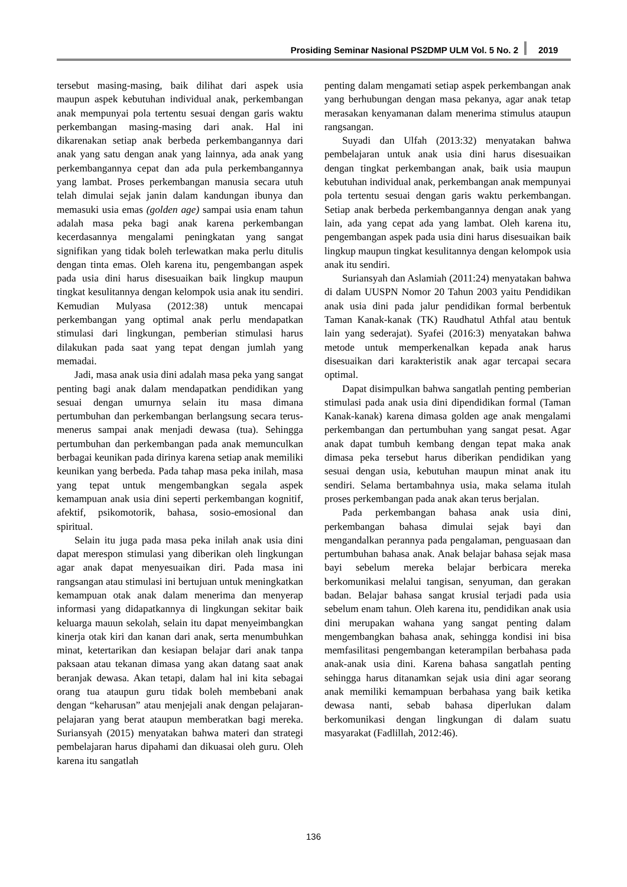Prosiding Seminar Nasional PS2DMP ULM Vol. 5 No. 2 2019
tersebut masing-masing, baik dilihat dari aspek usia maupun aspek kebutuhan individual anak, perkembangan anak mempunyai pola tertentu sesuai dengan garis waktu perkembangan masing-masing dari anak. Hal ini dikarenakan setiap anak berbeda perkembangannya dari anak yang satu dengan anak yang lainnya, ada anak yang perkembangannya cepat dan ada pula perkembangannya yang lambat. Proses perkembangan manusia secara utuh telah dimulai sejak janin dalam kandungan ibunya dan memasuki usia emas (golden age) sampai usia enam tahun adalah masa peka bagi anak karena perkembangan kecerdasannya mengalami peningkatan yang sangat signifikan yang tidak boleh terlewatkan maka perlu ditulis dengan tinta emas. Oleh karena itu, pengembangan aspek pada usia dini harus disesuaikan baik lingkup maupun tingkat kesulitannya dengan kelompok usia anak itu sendiri. Kemudian Mulyasa (2012:38) untuk mencapai perkembangan yang optimal anak perlu mendapatkan stimulasi dari lingkungan, pemberian stimulasi harus dilakukan pada saat yang tepat dengan jumlah yang memadai.
Jadi, masa anak usia dini adalah masa peka yang sangat penting bagi anak dalam mendapatkan pendidikan yang sesuai dengan umurnya selain itu masa dimana pertumbuhan dan perkembangan berlangsung secara terus-menerus sampai anak menjadi dewasa (tua). Sehingga pertumbuhan dan perkembangan pada anak memunculkan berbagai keunikan pada dirinya karena setiap anak memiliki keunikan yang berbeda. Pada tahap masa peka inilah, masa yang tepat untuk mengembangkan segala aspek kemampuan anak usia dini seperti perkembangan kognitif, afektif, psikomotorik, bahasa, sosio-emosional dan spiritual.
Selain itu juga pada masa peka inilah anak usia dini dapat merespon stimulasi yang diberikan oleh lingkungan agar anak dapat menyesuaikan diri. Pada masa ini rangsangan atau stimulasi ini bertujuan untuk meningkatkan kemampuan otak anak dalam menerima dan menyerap informasi yang didapatkannya di lingkungan sekitar baik keluarga mauun sekolah, selain itu dapat menyeimbangkan kinerja otak kiri dan kanan dari anak, serta menumbuhkan minat, ketertarikan dan kesiapan belajar dari anak tanpa paksaan atau tekanan dimasa yang akan datang saat anak beranjak dewasa. Akan tetapi, dalam hal ini kita sebagai orang tua ataupun guru tidak boleh membebani anak dengan “keharusan” atau menjejali anak dengan pelajaran-pelajaran yang berat ataupun memberatkan bagi mereka. Suriansyah (2015) menyatakan bahwa materi dan strategi pembelajaran harus dipahami dan dikuasai oleh guru. Oleh karena itu sangatlah
penting dalam mengamati setiap aspek perkembangan anak yang berhubungan dengan masa pekanya, agar anak tetap merasakan kenyamanan dalam menerima stimulus ataupun rangsangan.
Suyadi dan Ulfah (2013:32) menyatakan bahwa pembelajaran untuk anak usia dini harus disesuaikan dengan tingkat perkembangan anak, baik usia maupun kebutuhan individual anak, perkembangan anak mempunyai pola tertentu sesuai dengan garis waktu perkembangan. Setiap anak berbeda perkembangannya dengan anak yang lain, ada yang cepat ada yang lambat. Oleh karena itu, pengembangan aspek pada usia dini harus disesuaikan baik lingkup maupun tingkat kesulitannya dengan kelompok usia anak itu sendiri.
Suriansyah dan Aslamiah (2011:24) menyatakan bahwa di dalam UUSPN Nomor 20 Tahun 2003 yaitu Pendidikan anak usia dini pada jalur pendidikan formal berbentuk Taman Kanak-kanak (TK) Raudhatul Athfal atau bentuk lain yang sederajat). Syafei (2016:3) menyatakan bahwa metode untuk memperkenalkan kepada anak harus disesuaikan dari karakteristik anak agar tercapai secara optimal.
Dapat disimpulkan bahwa sangatlah penting pemberian stimulasi pada anak usia dini dipendidikan formal (Taman Kanak-kanak) karena dimasa golden age anak mengalami perkembangan dan pertumbuhan yang sangat pesat. Agar anak dapat tumbuh kembang dengan tepat maka anak dimasa peka tersebut harus diberikan pendidikan yang sesuai dengan usia, kebutuhan maupun minat anak itu sendiri. Selama bertambahnya usia, maka selama itulah proses perkembangan pada anak akan terus berjalan.
Pada perkembangan bahasa anak usia dini, perkembangan bahasa dimulai sejak bayi dan mengandalkan perannya pada pengalaman, penguasaan dan pertumbuhan bahasa anak. Anak belajar bahasa sejak masa bayi sebelum mereka belajar berbicara mereka berkomunikasi melalui tangisan, senyuman, dan gerakan badan. Belajar bahasa sangat krusial terjadi pada usia sebelum enam tahun. Oleh karena itu, pendidikan anak usia dini merupakan wahana yang sangat penting dalam mengembangkan bahasa anak, sehingga kondisi ini bisa memfasilitasi pengembangan keterampilan berbahasa pada anak-anak usia dini. Karena bahasa sangatlah penting sehingga harus ditanamkan sejak usia dini agar seorang anak memiliki kemampuan berbahasa yang baik ketika dewasa nanti, sebab bahasa diperlukan dalam berkomunikasi dengan lingkungan di dalam suatu masyarakat (Fadlillah, 2012:46).
136